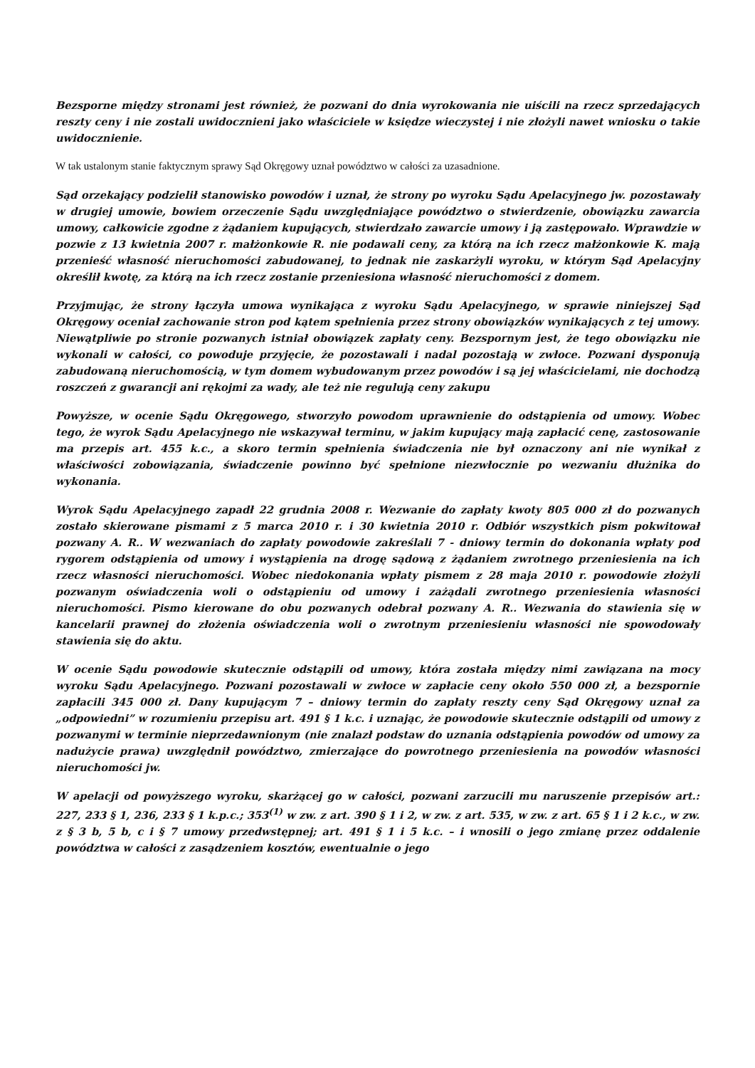Bezsporne między stronami jest również, że pozwani do dnia wyrokowania nie uiścili na rzecz sprzedających reszty ceny i nie zostali uwidocznieni jako właściciele w księdze wieczystej i nie złożyli nawet wniosku o takie uwidocznienie.
W tak ustalonym stanie faktycznym sprawy Sąd Okręgowy uznał powództwo w całości za uzasadnione.
Sąd orzekający podzielił stanowisko powodów i uznał, że strony po wyroku Sądu Apelacyjnego jw. pozostawały w drugiej umowie, bowiem orzeczenie Sądu uwzględniające powództwo o stwierdzenie, obowiązku zawarcia umowy, całkowicie zgodne z żądaniem kupujących, stwierdzało zawarcie umowy i ją zastępowało. Wprawdzie w pozwie z 13 kwietnia 2007 r. małżonkowie R. nie podawali ceny, za którą na ich rzecz małżonkowie K. mają przenieść własność nieruchomości zabudowanej, to jednak nie zaskarżyli wyroku, w którym Sąd Apelacyjny określił kwotę, za którą na ich rzecz zostanie przeniesiona własność nieruchomości z domem.
Przyjmując, że strony łączyła umowa wynikająca z wyroku Sądu Apelacyjnego, w sprawie niniejszej Sąd Okręgowy oceniał zachowanie stron pod kątem spełnienia przez strony obowiązków wynikających z tej umowy. Niewątpliwie po stronie pozwanych istniał obowiązek zapłaty ceny. Bezspornym jest, że tego obowiązku nie wykonali w całości, co powoduje przyjęcie, że pozostawali i nadal pozostają w zwłoce. Pozwani dysponują zabudowaną nieruchomością, w tym domem wybudowanym przez powodów i są jej właścicielami, nie dochodzą roszczeń z gwarancji ani rękojmi za wady, ale też nie regulują ceny zakupu
Powyższe, w ocenie Sądu Okręgowego, stworzyło powodom uprawnienie do odstąpienia od umowy. Wobec tego, że wyrok Sądu Apelacyjnego nie wskazywał terminu, w jakim kupujący mają zapłacić cenę, zastosowanie ma przepis art. 455 k.c., a skoro termin spełnienia świadczenia nie był oznaczony ani nie wynikał z właściwości zobowiązania, świadczenie powinno być spełnione niezwłocznie po wezwaniu dłużnika do wykonania.
Wyrok Sądu Apelacyjnego zapadł 22 grudnia 2008 r. Wezwanie do zapłaty kwoty 805 000 zł do pozwanych zostało skierowane pismami z 5 marca 2010 r. i 30 kwietnia 2010 r. Odbiór wszystkich pism pokwitował pozwany A. R.. W wezwaniach do zapłaty powodowie zakreślali 7 - dniowy termin do dokonania wpłaty pod rygorem odstąpienia od umowy i wystąpienia na drogę sądową z żądaniem zwrotnego przeniesienia na ich rzecz własności nieruchomości. Wobec niedokonania wpłaty pismem z 28 maja 2010 r. powodowie złożyli pozwanym oświadczenia woli o odstąpieniu od umowy i zażądali zwrotnego przeniesienia własności nieruchomości. Pismo kierowane do obu pozwanych odebrał pozwany A. R.. Wezwania do stawienia się w kancelarii prawnej do złożenia oświadczenia woli o zwrotnym przeniesieniu własności nie spowodowały stawienia się do aktu.
W ocenie Sądu powodowie skutecznie odstąpili od umowy, która została między nimi zawiązana na mocy wyroku Sądu Apelacyjnego. Pozwani pozostawali w zwłoce w zapłacie ceny około 550 000 zł, a bezspornie zapłacili 345 000 zł. Dany kupującym 7 – dniowy termin do zapłaty reszty ceny Sąd Okręgowy uznał za „odpowiedni” w rozumieniu przepisu art. 491 § 1 k.c. i uznając, że powodowie skutecznie odstąpili od umowy z pozwanymi w terminie nieprzedawnionym (nie znalazł podstaw do uznania odstąpienia powodów od umowy za nadużycie prawa) uwzględnił powództwo, zmierzające do powrotnego przeniesienia na powodów własności nieruchomości jw.
W apelacji od powyższego wyroku, skarżącej go w całości, pozwani zarzucili mu naruszenie przepisów art.: 227, 233 § 1, 236, 233 § 1 k.p.c.; 353<sup>(1)</sup> w zw. z art. 390 § 1 i 2, w zw. z art. 535, w zw. z art. 65 § 1 i 2 k.c., w zw. z § 3 b, 5 b, c i § 7 umowy przedwstępnej; art. 491 § 1 i 5 k.c. – i wnosili o jego zmianę przez oddalenie powództwa w całości z zasądzeniem kosztów, ewentualnie o jego